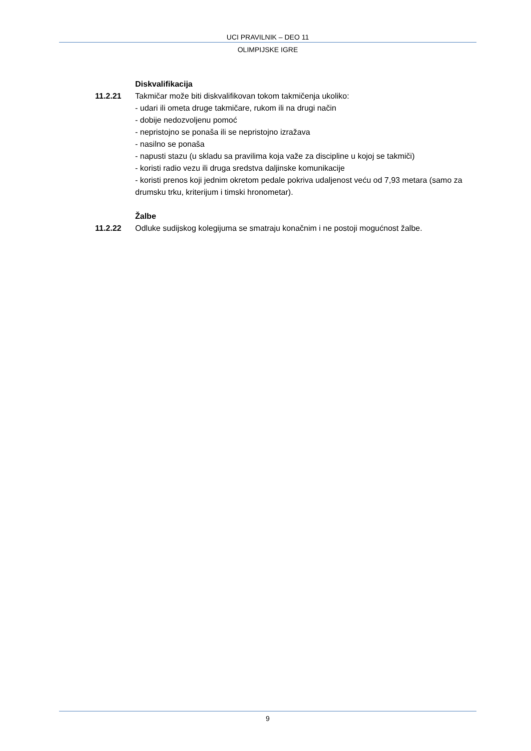UCI PRAVILNIK – DEO 11
OLIMPIJSKE IGRE
Diskvalifikacija
11.2.21 Takmičar može biti diskvalifikovan tokom takmičenja ukoliko:
- udari ili ometa druge takmičare, rukom ili na drugi način
- dobije nedozvoljenu pomoć
- nepristojno se ponaša ili se nepristojno izražava
- nasilno se ponaša
- napusti stazu (u skladu sa pravilima koja važe za discipline u kojoj se takmiči)
- koristi radio vezu ili druga sredstva daljinske komunikacije
- koristi prenos koji jednim okretom pedale pokriva udaljenost veću od 7,93 metara (samo za drumsku trku, kriterijum i timski hronometar).
Žalbe
11.2.22 Odluke sudijskog kolegijuma se smatraju konačnim i ne postoji mogućnost žalbe.
9